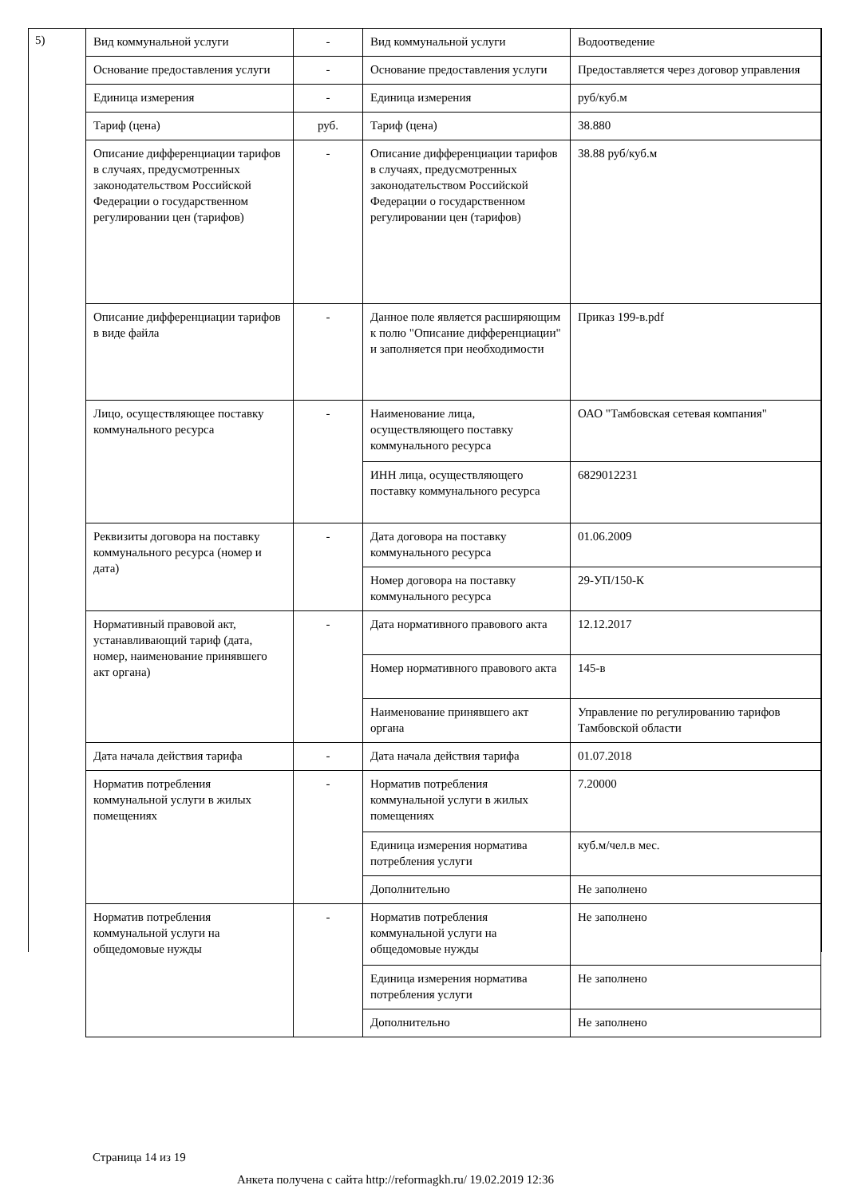5)
| Вид коммунальной услуги | - | Вид коммунальной услуги | Водоотведение |
| Основание предоставления услуги | - | Основание предоставления услуги | Предоставляется через договор управления |
| Единица измерения | - | Единица измерения | руб/куб.м |
| Тариф (цена) | руб. | Тариф (цена) | 38.880 |
| Описание дифференциации тарифов в случаях, предусмотренных законодательством Российской Федерации о государственном регулировании цен (тарифов) | - | Описание дифференциации тарифов в случаях, предусмотренных законодательством Российской Федерации о государственном регулировании цен (тарифов) | 38.88 руб/куб.м |
| Описание дифференциации тарифов в виде файла | - | Данное поле является расширяющим к полю "Описание дифференциации" и заполняется при необходимости | Приказ 199-в.pdf |
| Лицо, осуществляющее поставку коммунального ресурса | - | Наименование лица, осуществляющего поставку коммунального ресурса | ОАО "Тамбовская сетевая компания" |
| | | ИНН лица, осуществляющего поставку коммунального ресурса | 6829012231 |
| Реквизиты договора на поставку коммунального ресурса (номер и дата) | - | Дата договора на поставку коммунального ресурса | 01.06.2009 |
| | | Номер договора на поставку коммунального ресурса | 29-УП/150-К |
| Нормативный правовой акт, устанавливающий тариф (дата, номер, наименование принявшего акт органа) | - | Дата нормативного правового акта | 12.12.2017 |
| | | Номер нормативного правового акта | 145-в |
| | | Наименование принявшего акт органа | Управление по регулированию тарифов Тамбовской области |
| Дата начала действия тарифа | - | Дата начала действия тарифа | 01.07.2018 |
| Норматив потребления коммунальной услуги в жилых помещениях | - | Норматив потребления коммунальной услуги в жилых помещениях | 7.20000 |
| | | Единица измерения норматива потребления услуги | куб.м/чел.в мес. |
| | | Дополнительно | Не заполнено |
| Норматив потребления коммунальной услуги на общедомовые нужды | - | Норматив потребления коммунальной услуги на общедомовые нужды | Не заполнено |
| | | Единица измерения норматива потребления услуги | Не заполнено |
| | | Дополнительно | Не заполнено |
Страница 14 из 19
Анкета получена с сайта http://reformagkh.ru/ 19.02.2019 12:36